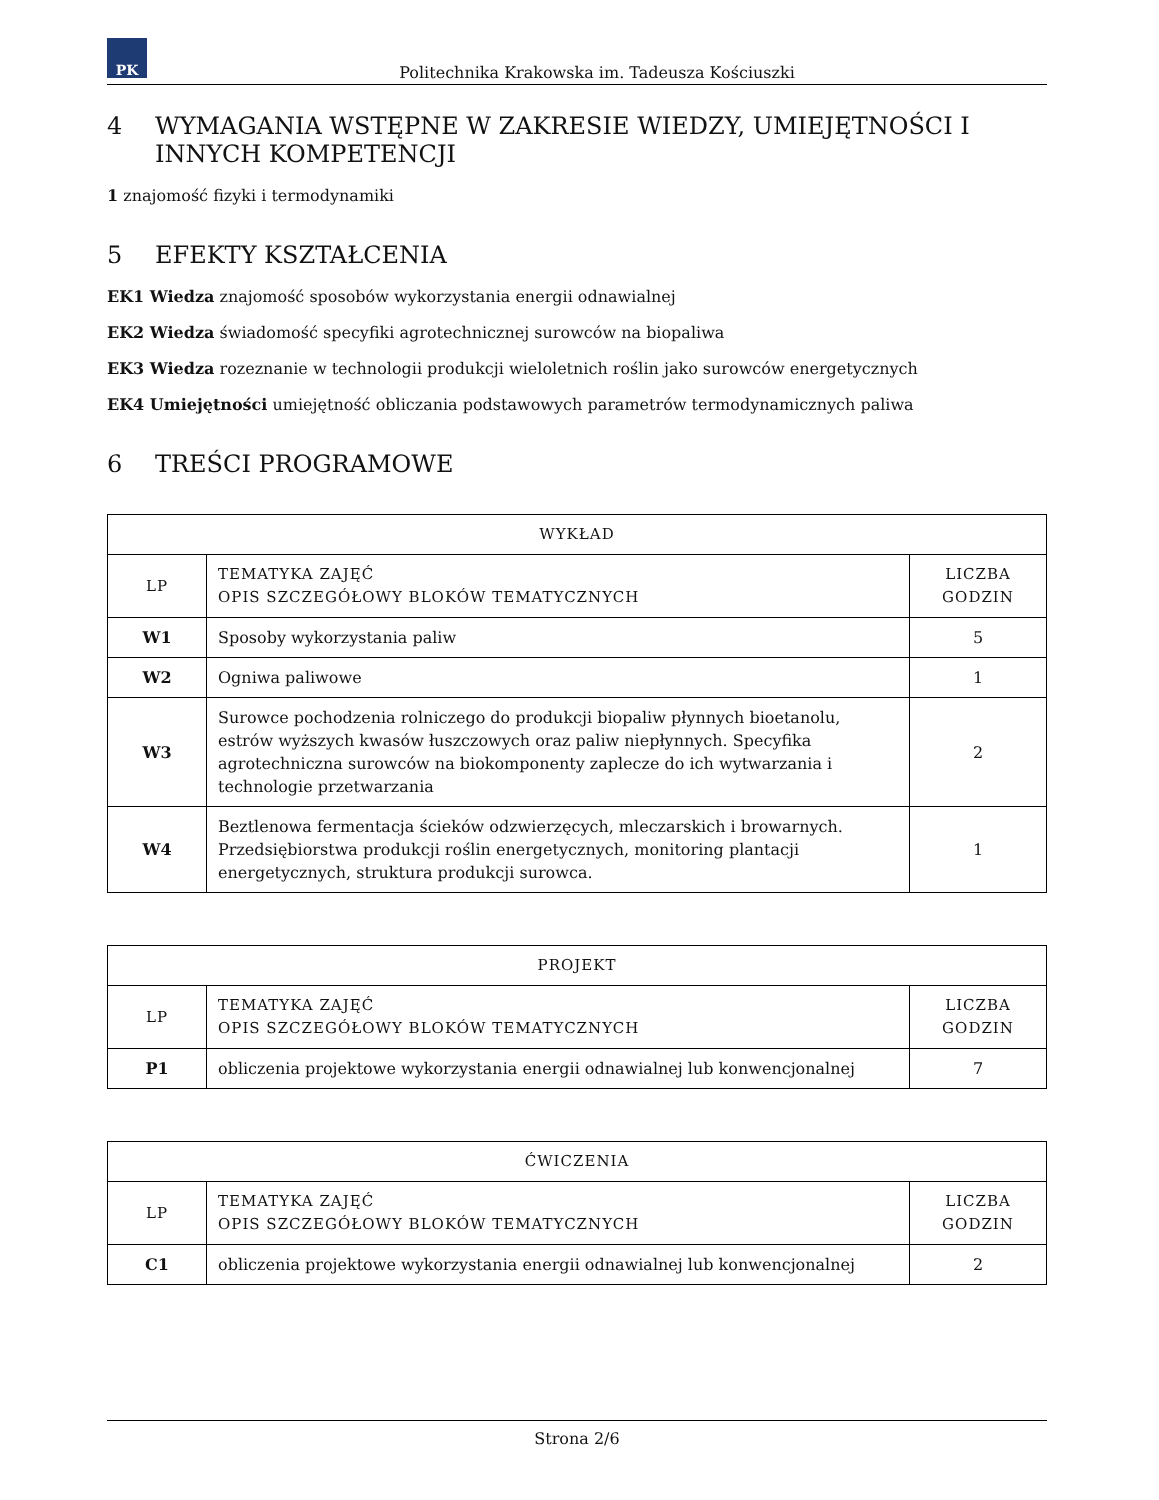PK
Politechnika Krakowska im. Tadeusza Kościuszki
4 WYMAGANIA WSTĘPNE W ZAKRESIE WIEDZY, UMIEJĘTNOŚCI I INNYCH KOMPETENCJI
1 znajomość fizyki i termodynamiki
5 EFEKTY KSZTAŁCENIA
EK1 Wiedza znajomość sposobów wykorzystania energii odnawialnej
EK2 Wiedza świadomość specyfiki agrotechnicznej surowców na biopaliwa
EK3 Wiedza rozeznanie w technologii produkcji wieloletnich roślin jako surowców energetycznych
EK4 Umiejętności umiejętność obliczania podstawowych parametrów termodynamicznych paliwa
6 TREŚCI PROGRAMOWE
| WYKŁAD | | |
| --- | --- | --- |
| LP | TEMATYKA ZAJĘĆ OPIS SZCZEGÓŁOWY BLOKÓW TEMATYCZNYCH | LICZBA GODZIN |
| W1 | Sposoby wykorzystania paliw | 5 |
| W2 | Ogniwa paliwowe | 1 |
| W3 | Surowce pochodzenia rolniczego do produkcji biopaliw płynnych bioetanolu, estrów wyższych kwasów łuszczowych oraz paliw niepłynnych. Specyfika agrotechniczna surowców na biokomponenty zaplecze do ich wytwarzania i technologie przetwarzania | 2 |
| W4 | Beztlenowa fermentacja ścieków odzwierzęcych, mleczarskich i browarnych. Przedsiębiorstwa produkcji roślin energetycznych, monitoring plantacji energetycznych, struktura produkcji surowca. | 1 |
| PROJEKT | | |
| --- | --- | --- |
| LP | TEMATYKA ZAJĘĆ OPIS SZCZEGÓŁOWY BLOKÓW TEMATYCZNYCH | LICZBA GODZIN |
| P1 | obliczenia projektowe wykorzystania energii odnawialnej lub konwencjonalnej | 7 |
| ĆWICZENIA | | |
| --- | --- | --- |
| LP | TEMATYKA ZAJĘĆ OPIS SZCZEGÓŁOWY BLOKÓW TEMATYCZNYCH | LICZBA GODZIN |
| C1 | obliczenia projektowe wykorzystania energii odnawialnej lub konwencjonalnej | 2 |
Strona 2/6